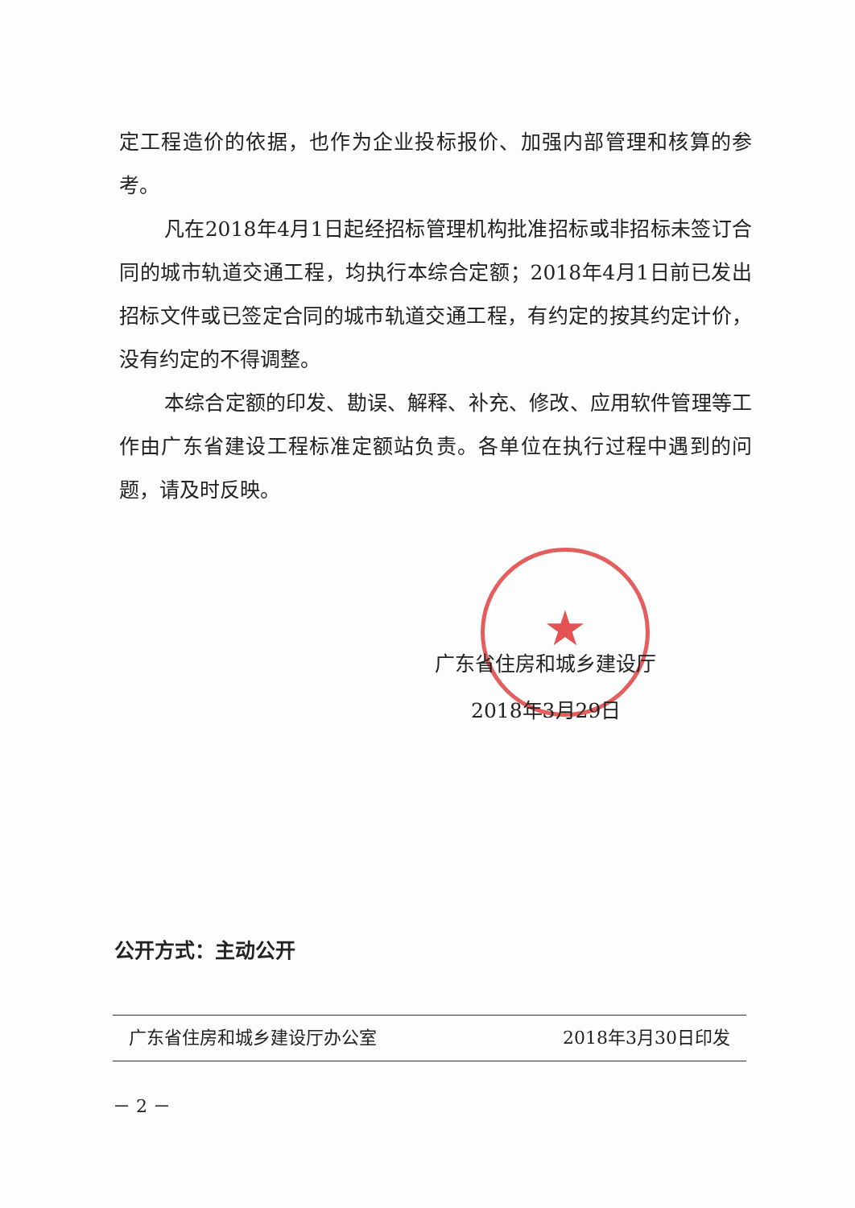★
定工程造价的依据，也作为企业投标报价、加强内部管理和核算的参考。
凡在2018年4月1日起经招标管理机构批准招标或非招标未签订合同的城市轨道交通工程，均执行本综合定额；2018年4月1日前已发出招标文件或已签定合同的城市轨道交通工程，有约定的按其约定计价，没有约定的不得调整。
本综合定额的印发、勘误、解释、补充、修改、应用软件管理等工作由广东省建设工程标准定额站负责。各单位在执行过程中遇到的问题，请及时反映。
广东省住房和城乡建设厅
2018年3月29日
公开方式：主动公开
广东省住房和城乡建设厅办公室 2018年3月30日印发
－ 2 －